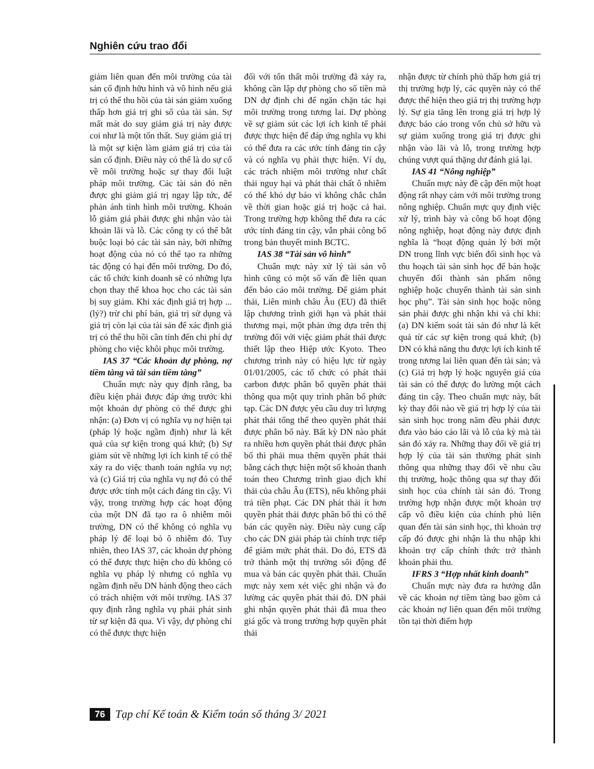Nghiên cứu trao đổi
giảm liên quan đến môi trường của tài sản cố định hữu hình và vô hình nếu giá trị có thể thu hồi của tài sản giảm xuống thấp hơn giá trị ghi sổ của tài sản. Sự mất mát do suy giảm giá trị này được coi như là một tổn thất. Suy giảm giá trị là một sự kiện làm giảm giá trị của tài sản cố định. Điều này có thể là do sự cố về môi trường hoặc sự thay đổi luật pháp môi trường. Các tài sản đó nên được ghi giảm giá trị ngay lập tức, để phản ánh tình hình môi trường. Khoản lỗ giảm giá phải được ghi nhận vào tài khoản lãi và lỗ. Các công ty có thể bắt buộc loại bỏ các tài sản này, bởi những hoạt động của nó có thể tạo ra những tác động có hại đến môi trường. Do đó, các tổ chức kinh doanh sẽ có những lựa chọn thay thế khoa học cho các tài sản bị suy giảm. Khi xác định giá trị hợp ... (lý?) trừ chi phí bán, giá trị sử dụng và giá trị còn lại của tài sản để xác định giá trị có thể thu hồi cần tính đến chi phí dự phòng cho việc khôi phục môi trường.
IAS 37 “Các khoản dự phòng, nợ tiềm tàng và tài sản tiềm tàng”
Chuẩn mực này quy định rằng, ba điều kiện phải được đáp ứng trước khi một khoản dự phòng có thể được ghi nhận: (a) Đơn vị có nghĩa vụ nợ hiện tại (pháp lý hoặc ngầm định) như là kết quả của sự kiện trong quá khứ; (b) Sự giảm sút về những lợi ích kinh tế có thể xảy ra do việc thanh toán nghĩa vụ nợ; và (c) Giá trị của nghĩa vụ nợ đó có thể được ước tính một cách đáng tin cậy. Vì vậy, trong trường hợp các hoạt động của một DN đã tạo ra ô nhiễm môi trường, DN có thể không có nghĩa vụ pháp lý để loại bỏ ô nhiễm đó. Tuy nhiên, theo IAS 37, các khoản dự phòng có thể được thực hiện cho dù không có nghĩa vụ pháp lý nhưng có nghĩa vụ ngầm định nếu DN hành động theo cách có trách nhiệm với môi trường. IAS 37 quy định rằng nghĩa vụ phải phát sinh từ sự kiện đã qua. Vì vậy, dự phòng chỉ có thể được thực hiện
đối với tổn thất môi trường đã xảy ra, không cần lập dự phòng cho số tiền mà DN dự định chi để ngăn chặn tác hại môi trường trong tương lai. Dự phòng về sự giảm sút các lợi ích kinh tế phải được thực hiện để đáp ứng nghĩa vụ khi có thể đưa ra các ước tính đáng tin cậy và có nghĩa vụ phải thực hiện. Ví dụ, các trách nhiệm môi trường như chất thải nguy hại và phát thải chất ô nhiễm có thể khó dự báo vì không chắc chắn về thời gian hoặc giá trị hoặc cả hai. Trong trường hợp không thể đưa ra các ước tính đáng tin cậy, vẫn phải công bố trong bản thuyết minh BCTC.
IAS 38 “Tài sản vô hình”
Chuẩn mực này xử lý tài sản vô hình cũng có một số vấn đề liên quan đến báo cáo môi trường. Để giảm phát thải, Liên minh châu Âu (EU) đã thiết lập chương trình giới hạn và phát thải thương mại, một phản ứng dựa trên thị trường đối với việc giảm phát thải được thiết lập theo Hiệp ước Kyoto. Theo chương trình này có hiệu lực từ ngày 01/01/2005, các tổ chức có phát thải carbon được phân bổ quyền phát thải thông qua một quy trình phân bổ phức tạp. Các DN được yêu cầu duy trì lượng phát thải tổng thể theo quyền phát thải được phân bổ này. Bất kỳ DN nào phát ra nhiều hơn quyền phát thải được phân bổ thì phải mua thêm quyền phát thải bằng cách thực hiện một số khoản thanh toán theo Chương trình giao dịch khí thải của châu Âu (ETS), nếu không phải trả tiền phạt. Các DN phát thải ít hơn quyền phát thải được phân bổ thì có thể bán các quyền này. Điều này cung cấp cho các DN giải pháp tài chính trực tiếp để giảm mức phát thải. Do đó, ETS đã trở thành một thị trường sôi động để mua và bán các quyền phát thải. Chuẩn mực này xem xét việc ghi nhận và đo lường các quyền phát thải đó. DN phải ghi nhận quyền phát thải đã mua theo giá gốc và trong trường hợp quyền phát thải
nhận được từ chính phủ thấp hơn giá trị thị trường hợp lý, các quyền này có thể được thể hiện theo giá trị thị trường hợp lý. Sự gia tăng lên trong giá trị hợp lý được báo cáo trong vốn chủ sở hữu và sự giảm xuống trong giá trị được ghi nhận vào lãi và lỗ, trong trường hợp chúng vượt quá thặng dư đánh giá lại.
IAS 41 “Nông nghiệp”
Chuẩn mực này đề cập đến một hoạt động rất nhạy cảm với môi trường trong nông nghiệp. Chuẩn mực quy định việc xử lý, trình bày và công bố hoạt động nông nghiệp, hoạt động này được định nghĩa là “hoạt động quản lý bởi một DN trong lĩnh vực biến đổi sinh học và thu hoạch tài sản sinh học để bán hoặc chuyển đổi thành sản phẩm nông nghiệp hoặc chuyển thành tài sản sinh học phụ”. Tài sản sinh học hoặc nông sản phải được ghi nhận khi và chỉ khi: (a) DN kiểm soát tài sản đó như là kết quả từ các sự kiện trong quá khứ; (b) DN có khả năng thu được lợi ích kinh tế trong tương lai liên quan đến tài sản; và (c) Giá trị hợp lý hoặc nguyên giá của tài sản có thể được đo lường một cách đáng tin cậy. Theo chuẩn mực này, bất kỳ thay đổi nào về giá trị hợp lý của tài sản sinh học trong năm đều phải được đưa vào báo cáo lãi và lỗ của kỳ mà tài sản đó xảy ra. Những thay đổi về giá trị hợp lý của tài sản thường phát sinh thông qua những thay đổi về nhu cầu thị trường, hoặc thông qua sự thay đổi sinh học của chính tài sản đó. Trong trường hợp nhận được một khoản trợ cấp vô điều kiện của chính phủ liên quan đến tài sản sinh học, thì khoản trợ cấp đó được ghi nhận là thu nhập khi khoản trợ cấp chính thức trở thành khoản phải thu.
IFRS 3 “Hợp nhất kinh doanh”
Chuẩn mực này đưa ra hướng dẫn về các khoản nợ tiềm tàng bao gồm cả các khoản nợ liên quan đến môi trường tồn tại thời điểm hợp
76 Tạp chí Kế toán & Kiểm toán số tháng 3/ 2021